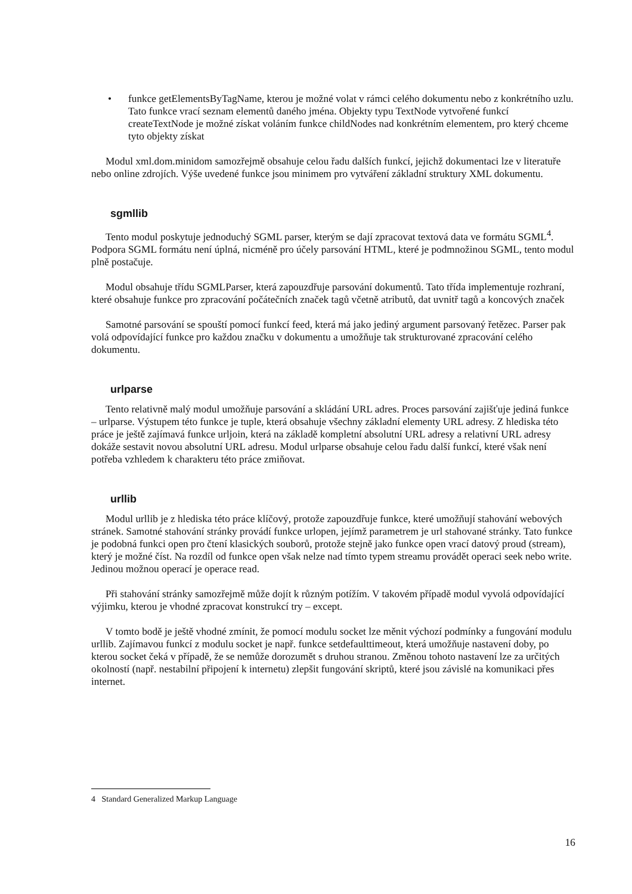• funkce getElementsByTagName, kterou je možné volat v rámci celého dokumentu nebo z konkrétního uzlu. Tato funkce vrací seznam elementů daného jména. Objekty typu TextNode vytvořené funkcí createTextNode je možné získat voláním funkce childNodes nad konkrétním elementem, pro který chceme tyto objekty získat
Modul xml.dom.minidom samozřejmě obsahuje celou řadu dalších funkcí, jejichž dokumentaci lze v literatuře nebo online zdrojích. Výše uvedené funkce jsou minimem pro vytváření základní struktury XML dokumentu.
sgmllib
Tento modul poskytuje jednoduchý SGML parser, kterým se dají zpracovat textová data ve formátu SGML<sup>4</sup>. Podpora SGML formátu není úplná, nicméně pro účely parsování HTML, které je podmnožinou SGML, tento modul plně postačuje.
Modul obsahuje třídu SGMLParser, která zapouzdřuje parsování dokumentů. Tato třída implementuje rozhraní, které obsahuje funkce pro zpracování počátečních značek tagů včetně atributů, dat uvnitř tagů a koncových značek
Samotné parsování se spouští pomocí funkcí feed, která má jako jediný argument parsovaný řetězec. Parser pak volá odpovídající funkce pro každou značku v dokumentu a umožňuje tak strukturované zpracování celého dokumentu.
urlparse
Tento relativně malý modul umožňuje parsování a skládání URL adres. Proces parsování zajišťuje jediná funkce – urlparse. Výstupem této funkce je tuple, která obsahuje všechny základní elementy URL adresy. Z hlediska této práce je ještě zajímavá funkce urljoin, která na základě kompletní absolutní URL adresy a relativní URL adresy dokáže sestavit novou absolutní URL adresu. Modul urlparse obsahuje celou řadu další funkcí, které však není potřeba vzhledem k charakteru této práce zmiňovat.
urllib
Modul urllib je z hlediska této práce klíčový, protože zapouzdřuje funkce, které umožňují stahování webových stránek. Samotné stahování stránky provádí funkce urlopen, jejímž parametrem je url stahované stránky. Tato funkce je podobná funkci open pro čtení klasických souborů, protože stejně jako funkce open vrací datový proud (stream), který je možné číst. Na rozdíl od funkce open však nelze nad tímto typem streamu provádět operaci seek nebo write. Jedinou možnou operací je operace read.
Při stahování stránky samozřejmě může dojít k různým potížím. V takovém případě modul vyvolá odpovídající výjimku, kterou je vhodné zpracovat konstrukcí try – except.
V tomto bodě je ještě vhodné zmínit, že pomocí modulu socket lze měnit výchozí podmínky a fungování modulu urllib. Zajímavou funkcí z modulu socket je např. funkce setdefaulttimeout, která umožňuje nastavení doby, po kterou socket čeká v případě, že se nemůže dorozumět s druhou stranou. Změnou tohoto nastavení lze za určitých okolností (např. nestabilní připojení k internetu) zlepšit fungování skriptů, které jsou závislé na komunikaci přes internet.
4 Standard Generalized Markup Language
16